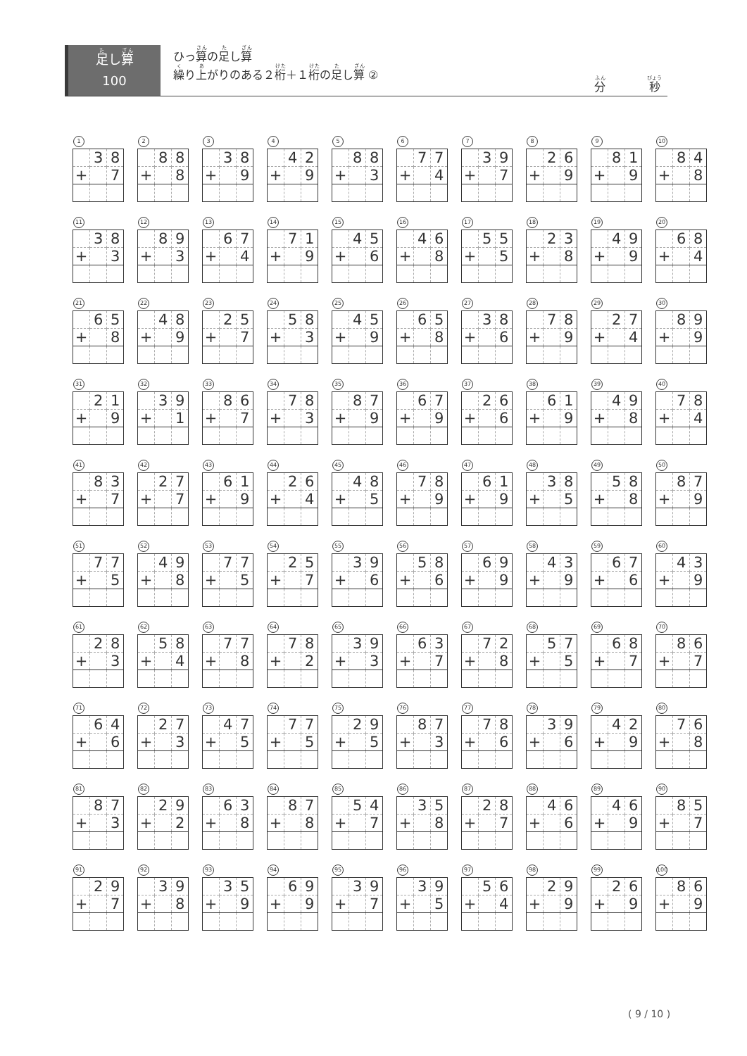足し算
100
ひっ算の足し算
繰り上がりのある２桁＋１桁の足し算 ②
分 秒
1
| | 3 | 8 |
| + | | 7 |
2
| | 8 | 8 |
| + | | 8 |
3
| | 3 | 8 |
| + | | 9 |
4
| | 4 | 2 |
| + | | 9 |
5
| | 8 | 8 |
| + | | 3 |
6
| | 7 | 7 |
| + | | 4 |
7
| | 3 | 9 |
| + | | 7 |
8
| | 2 | 6 |
| + | | 9 |
9
| | 8 | 1 |
| + | | 9 |
10
| | 8 | 4 |
| + | | 8 |
11
| | 3 | 8 |
| + | | 3 |
12
| | 8 | 9 |
| + | | 3 |
13
| | 6 | 7 |
| + | | 4 |
14
| | 7 | 1 |
| + | | 9 |
15
| | 4 | 5 |
| + | | 6 |
16
| | 4 | 6 |
| + | | 8 |
17
| | 5 | 5 |
| + | | 5 |
18
| | 2 | 3 |
| + | | 8 |
19
| | 4 | 9 |
| + | | 9 |
20
| | 6 | 8 |
| + | | 4 |
21
| | 6 | 5 |
| + | | 8 |
22
| | 4 | 8 |
| + | | 9 |
23
| | 2 | 5 |
| + | | 7 |
24
| | 5 | 8 |
| + | | 3 |
25
| | 4 | 5 |
| + | | 9 |
26
| | 6 | 5 |
| + | | 8 |
27
| | 3 | 8 |
| + | | 6 |
28
| | 7 | 8 |
| + | | 9 |
29
| | 2 | 7 |
| + | | 4 |
30
| | 8 | 9 |
| + | | 9 |
31
| | 2 | 1 |
| + | | 9 |
32
| | 3 | 9 |
| + | | 1 |
33
| | 8 | 6 |
| + | | 7 |
34
| | 7 | 8 |
| + | | 3 |
35
| | 8 | 7 |
| + | | 9 |
36
| | 6 | 7 |
| + | | 9 |
37
| | 2 | 6 |
| + | | 6 |
38
| | 6 | 1 |
| + | | 9 |
39
| | 4 | 9 |
| + | | 8 |
40
| | 7 | 8 |
| + | | 4 |
41
| | 8 | 3 |
| + | | 7 |
42
| | 2 | 7 |
| + | | 7 |
43
| | 6 | 1 |
| + | | 9 |
44
| | 2 | 6 |
| + | | 4 |
45
| | 4 | 8 |
| + | | 5 |
46
| | 7 | 8 |
| + | | 9 |
47
| | 6 | 1 |
| + | | 9 |
48
| | 3 | 8 |
| + | | 5 |
49
| | 5 | 8 |
| + | | 8 |
50
| | 8 | 7 |
| + | | 9 |
51
| | 7 | 7 |
| + | | 5 |
52
| | 4 | 9 |
| + | | 8 |
53
| | 7 | 7 |
| + | | 5 |
54
| | 2 | 5 |
| + | | 7 |
55
| | 3 | 9 |
| + | | 6 |
56
| | 5 | 8 |
| + | | 6 |
57
| | 6 | 9 |
| + | | 9 |
58
| | 4 | 3 |
| + | | 9 |
59
| | 6 | 7 |
| + | | 6 |
60
| | 4 | 3 |
| + | | 9 |
61
| | 2 | 8 |
| + | | 3 |
62
| | 5 | 8 |
| + | | 4 |
63
| | 7 | 7 |
| + | | 8 |
64
| | 7 | 8 |
| + | | 2 |
65
| | 3 | 9 |
| + | | 3 |
66
| | 6 | 3 |
| + | | 7 |
67
| | 7 | 2 |
| + | | 8 |
68
| | 5 | 7 |
| + | | 5 |
69
| | 6 | 8 |
| + | | 7 |
70
| | 8 | 6 |
| + | | 7 |
71
| | 6 | 4 |
| + | | 6 |
72
| | 2 | 7 |
| + | | 3 |
73
| | 4 | 7 |
| + | | 5 |
74
| | 7 | 7 |
| + | | 5 |
75
| | 2 | 9 |
| + | | 5 |
76
| | 8 | 7 |
| + | | 3 |
77
| | 7 | 8 |
| + | | 6 |
78
| | 3 | 9 |
| + | | 6 |
79
| | 4 | 2 |
| + | | 9 |
80
| | 7 | 6 |
| + | | 8 |
81
| | 8 | 7 |
| + | | 3 |
82
| | 2 | 9 |
| + | | 2 |
83
| | 6 | 3 |
| + | | 8 |
84
| | 8 | 7 |
| + | | 8 |
85
| | 5 | 4 |
| + | | 7 |
86
| | 3 | 5 |
| + | | 8 |
87
| | 2 | 8 |
| + | | 7 |
88
| | 4 | 6 |
| + | | 6 |
89
| | 4 | 6 |
| + | | 9 |
90
| | 8 | 5 |
| + | | 7 |
91
| | 2 | 9 |
| + | | 7 |
92
| | 3 | 9 |
| + | | 8 |
93
| | 3 | 5 |
| + | | 9 |
94
| | 6 | 9 |
| + | | 9 |
95
| | 3 | 9 |
| + | | 7 |
96
| | 3 | 9 |
| + | | 5 |
97
| | 5 | 6 |
| + | | 4 |
98
| | 2 | 9 |
| + | | 9 |
99
| | 2 | 6 |
| + | | 9 |
100
| | 8 | 6 |
| + | | 9 |
( 9 / 10 )